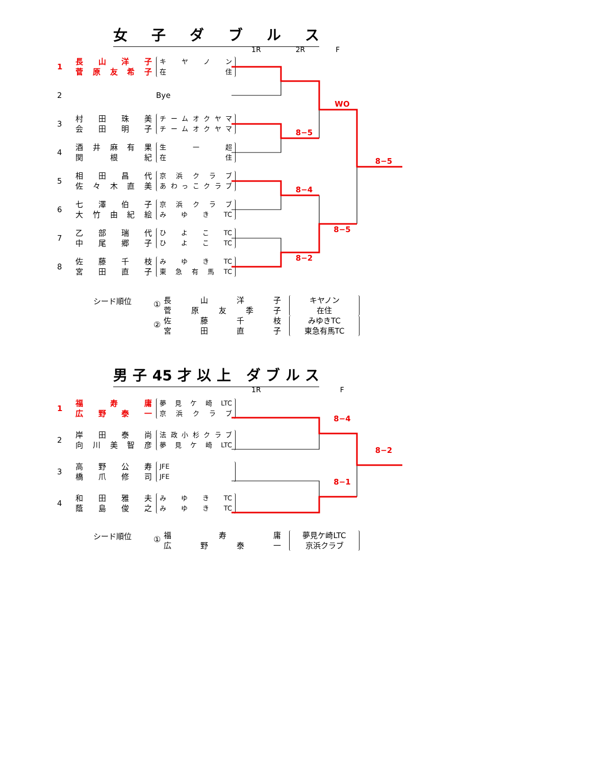女子ダブルス
1R 2R F
| 1 | 長山洋子 菅原友希子 | キヤノン 在住 | | | | |
| 2 | | Bye | | | WO | |
| 3 | 村田珠美 会田明子 | チームオクヤマ チームオクヤマ | | 8−5 | | |
| 4 | 酒井麻有果 関根紀 | 生一超 在住 | | | | 8−5 |
| 5 | 相田昌代 佐々木直美 | 京浜クラブ あわっこクラブ | | 8−4 | | |
| 6 | 七澤伯子 大竹由紀絵 | 京浜クラブ みゆきTC | | | | |
| 7 | 乙部瑞代 中尾郷子 | ひよこTC ひよこTC | | | 8−5 | |
| 8 | 佐藤千枝 宮田直子 | みゆきTC 東急有馬TC | | 8−2 | | |
シード順位
①
長山洋子
菅原友季子
キヤノン
在住
②
佐藤千枝
宮田直子
みゆきTC
東急有馬TC
男子45才以上 ダブルス
1R F
| 1 | 福寿庸 広野泰一 | 夢見ケ崎LTC 京浜クラブ | | | 8−4 | |
| 2 | 岸田泰尚 向川美智彦 | 法政小杉クラブ 夢見ケ崎LTC | | | | 8−2 |
| 3 | 高野公寿 橋爪修司 | JFE JFE | | | 8−1 | |
| 4 | 和田雅夫 蔭島俊之 | みゆきTC みゆきTC | | | | |
シード順位
①
福寿庸
広野泰一
夢見ケ崎LTC
京浜クラブ